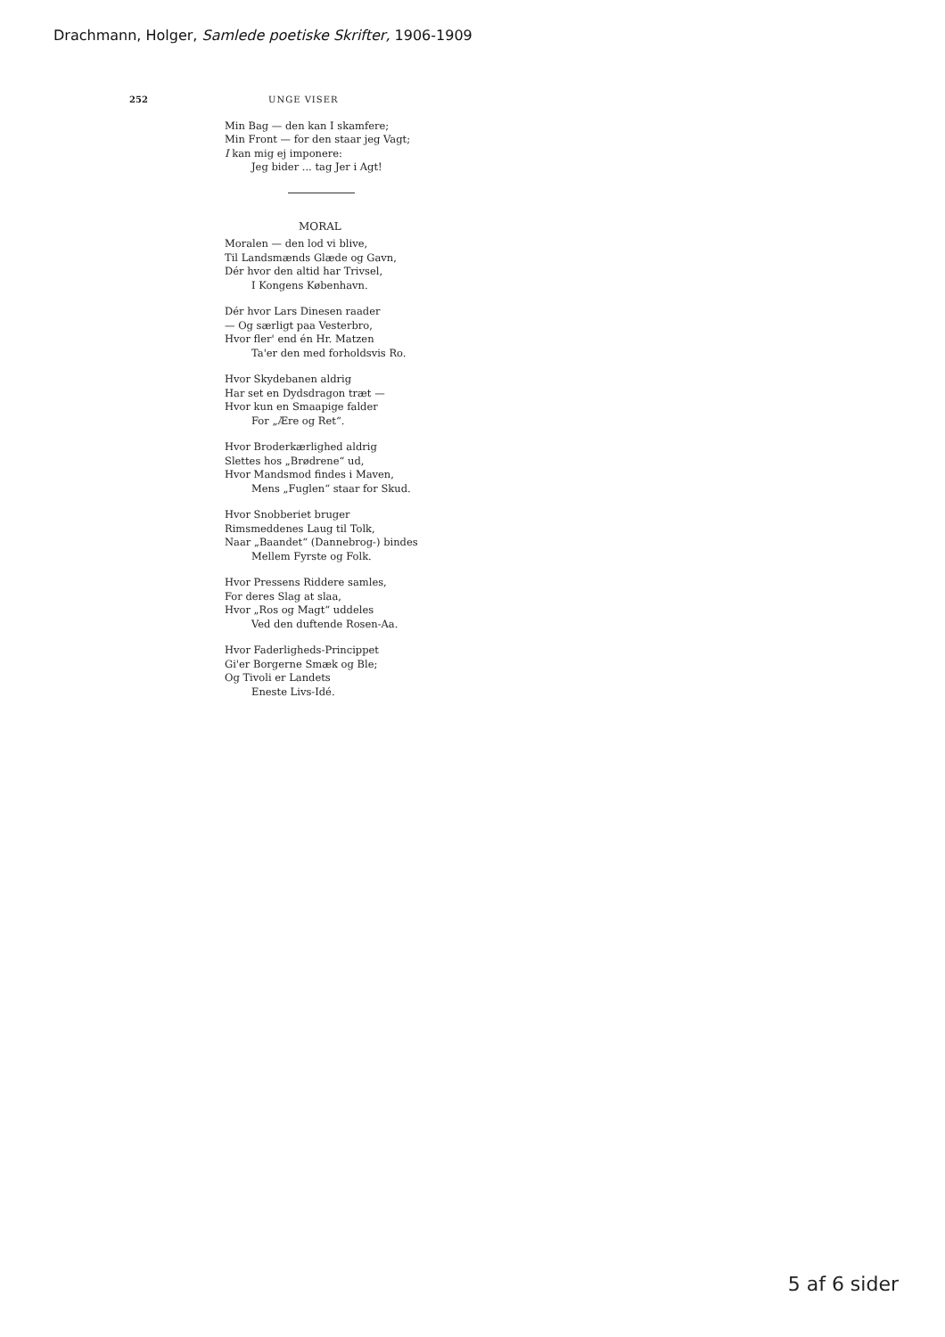Drachmann, Holger, Samlede poetiske Skrifter, 1906-1909
252 UNGE VISER
Min Bag — den kan I skamfere;
Min Front — for den staar jeg Vagt;
I kan mig ej imponere:
Jeg bider ... tag Jer i Agt!
MORAL
Moralen — den lod vi blive,
Til Landsmænds Glæde og Gavn,
Dér hvor den altid har Trivsel,
I Kongens København.
Dér hvor Lars Dinesen raader
— Og særligt paa Vesterbro,
Hvor fler' end én Hr. Matzen
Ta'er den med forholdsvis Ro.
Hvor Skydebanen aldrig
Har set en Dydsdragon træt —
Hvor kun en Smaapige falder
For „Ære og Ret“.
Hvor Broderkærlighed aldrig
Slettes hos „Brødrene“ ud,
Hvor Mandsmod findes i Maven,
Mens „Fuglen“ staar for Skud.
Hvor Snobberiet bruger
Rimsmeddenes Laug til Tolk,
Naar „Baandet“ (Dannebrog-) bindes
Mellem Fyrste og Folk.
Hvor Pressens Riddere samles,
For deres Slag at slaa,
Hvor „Ros og Magt“ uddeles
Ved den duftende Rosen-Aa.
Hvor Faderligheds-Princippet
Gi'er Borgerne Smæk og Ble;
Og Tivoli er Landets
Eneste Livs-Idé.
5 af 6 sider